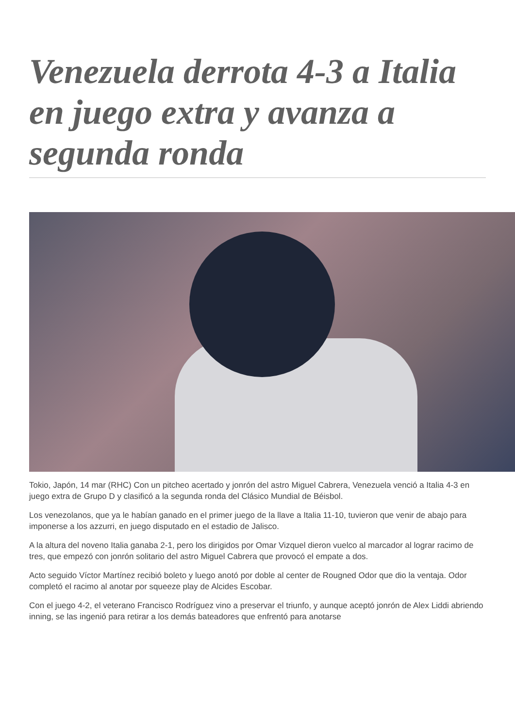Venezuela derrota 4-3 a Italia en juego extra y avanza a segunda ronda
Tokio, Japón, 14 mar (RHC) Con un pitcheo acertado y jonrón del astro Miguel Cabrera, Venezuela venció a Italia 4-3 en juego extra de Grupo D y clasificó a la segunda ronda del Clásico Mundial de Béisbol.
Los venezolanos, que ya le habían ganado en el primer juego de la llave a Italia 11-10, tuvieron que venir de abajo para imponerse a los azzurri, en juego disputado en el estadio de Jalisco.
A la altura del noveno Italia ganaba 2-1, pero los dirigidos por Omar Vizquel dieron vuelco al marcador al lograr racimo de tres, que empezó con jonrón solitario del astro Miguel Cabrera que provocó el empate a dos.
Acto seguido Víctor Martínez recibió boleto y luego anotó por doble al center de Rougned Odor que dio la ventaja. Odor completó el racimo al anotar por squeeze play de Alcides Escobar.
Con el juego 4-2, el veterano Francisco Rodríguez vino a preservar el triunfo, y aunque aceptó jonrón de Alex Liddi abriendo inning, se las ingenió para retirar a los demás bateadores que enfrentó para anotarse